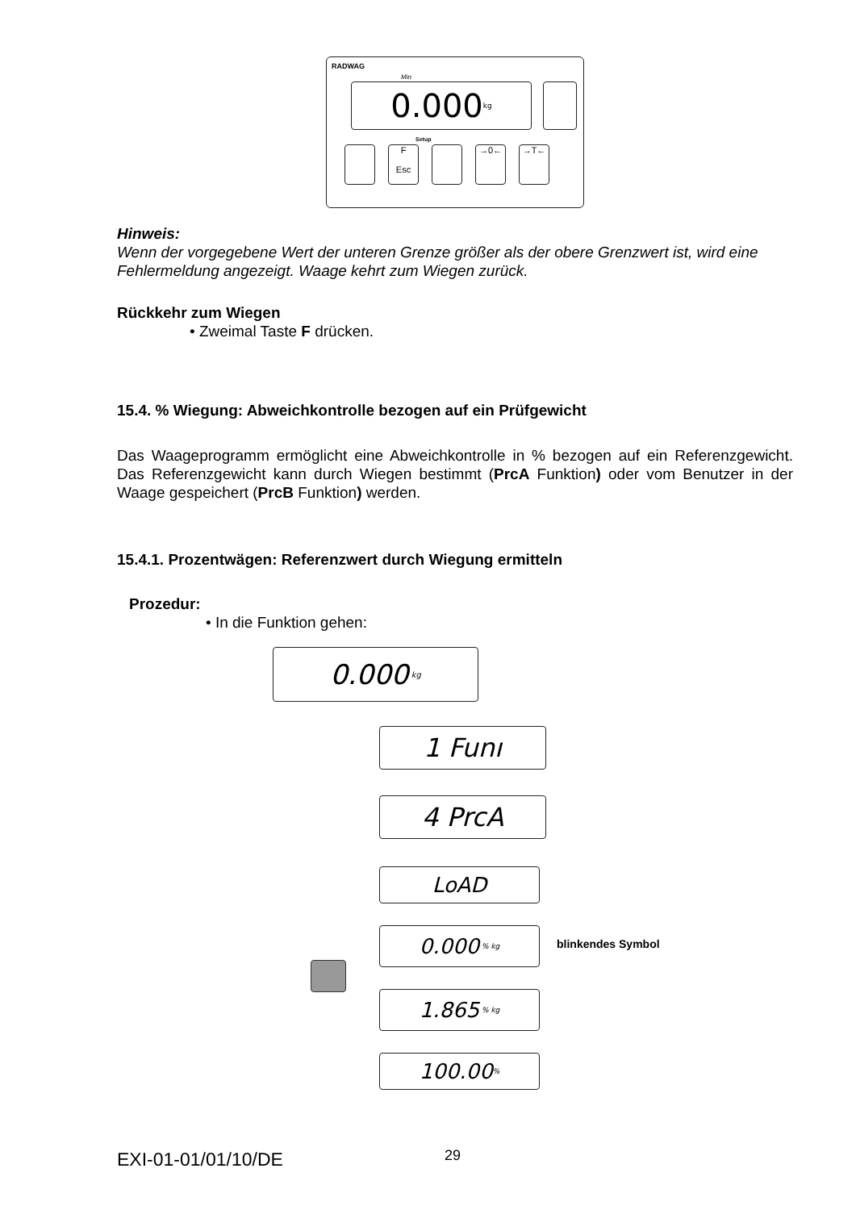RADWAG
0.000 kg
Min
F
Esc →0← →T←
Setup
Hinweis:
Wenn der vorgegebene Wert der unteren Grenze größer als der obere Grenzwert ist, wird eine Fehlermeldung angezeigt. Waage kehrt zum Wiegen zurück.
Rückkehr zum Wiegen
• Zweimal Taste F drücken.
15.4. % Wiegung: Abweichkontrolle bezogen auf ein Prüfgewicht
Das Waageprogramm ermöglicht eine Abweichkontrolle in % bezogen auf ein Referenzgewicht. Das Referenzgewicht kann durch Wiegen bestimmt (PrcA Funktion) oder vom Benutzer in der Waage gespeichert (PrcB Funktion) werden.
15.4.1. Prozentwägen: Referenzwert durch Wiegung ermitteln
Prozedur:
• In die Funktion gehen:
0.000 kg
1 Funı
4 PrcA
LoAD
0.000 % kg blinkendes Symbol
1.865 % kg
100.00<sup>%</sup>
EXI-01-01/01/10/DE 29